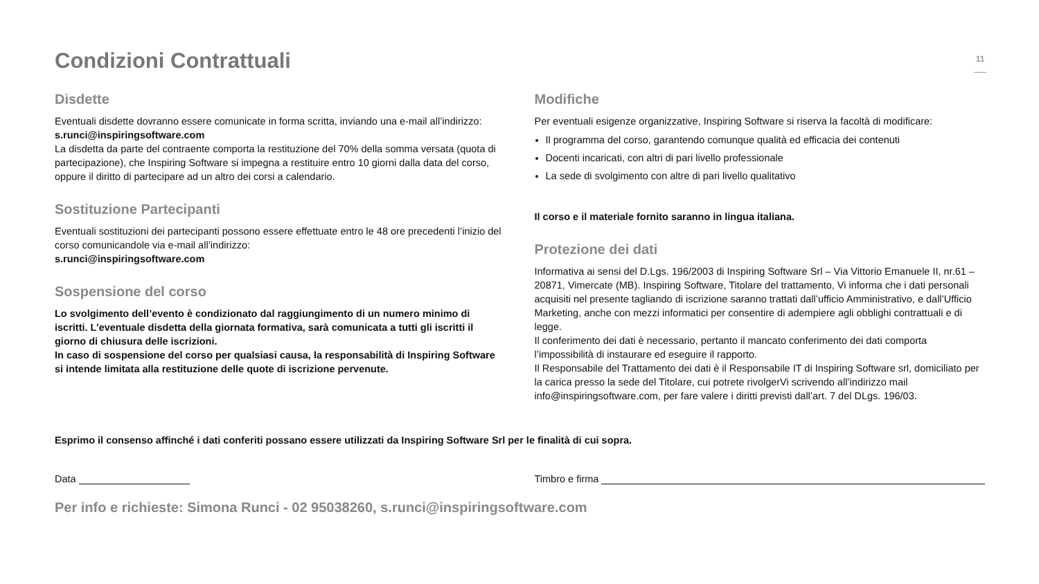Condizioni Contrattuali
11
Disdette
Eventuali disdette dovranno essere comunicate in forma scritta, inviando una e-mail all’indirizzo: s.runci@inspiringsoftware.com
La disdetta da parte del contraente comporta la restituzione del 70% della somma versata (quota di partecipazione), che Inspiring Software si impegna a restituire entro 10 giorni dalla data del corso, oppure il diritto di partecipare ad un altro dei corsi a calendario.
Sostituzione Partecipanti
Eventuali sostituzioni dei partecipanti possono essere effettuate entro le 48 ore precedenti l’inizio del corso comunicandole via e-mail all’indirizzo:
s.runci@inspiringsoftware.com
Sospensione del corso
Lo svolgimento dell’evento è condizionato dal raggiungimento di un numero minimo di iscritti. L’eventuale disdetta della giornata formativa, sarà comunicata a tutti gli iscritti il giorno di chiusura delle iscrizioni.
In caso di sospensione del corso per qualsiasi causa, la responsabilità di Inspiring Software si intende limitata alla restituzione delle quote di iscrizione pervenute.
Modifiche
Per eventuali esigenze organizzative, Inspiring Software si riserva la facoltà di modificare:
Il programma del corso, garantendo comunque qualità ed efficacia dei contenuti
Docenti incaricati, con altri di pari livello professionale
La sede di svolgimento con altre di pari livello qualitativo
Il corso e il materiale fornito saranno in lingua italiana.
Protezione dei dati
Informativa ai sensi del D.Lgs. 196/2003 di Inspiring Software Srl – Via Vittorio Emanuele II, nr.61 – 20871, Vimercate (MB). Inspiring Software, Titolare del trattamento, Vi informa che i dati personali acquisiti nel presente tagliando di iscrizione saranno trattati dall’ufficio Amministrativo, e dall’Ufficio Marketing, anche con mezzi informatici per consentire di adempiere agli obblighi contrattuali e di legge.
Il conferimento dei dati è necessario, pertanto il mancato conferimento dei dati comporta l’impossibilità di instaurare ed eseguire il rapporto.
Il Responsabile del Trattamento dei dati è il Responsabile IT di Inspiring Software srl, domiciliato per la carica presso la sede del Titolare, cui potrete rivolgerVi scrivendo all’indirizzo mail info@inspiringsoftware.com, per fare valere i diritti previsti dall’art. 7 del DLgs. 196/03.
Esprimo il consenso affinché i dati conferiti possano essere utilizzati da Inspiring Software Srl per le finalità di cui sopra.
Data Timbro e firma
Per info e richieste: Simona Runci - 02 95038260, s.runci@inspiringsoftware.com